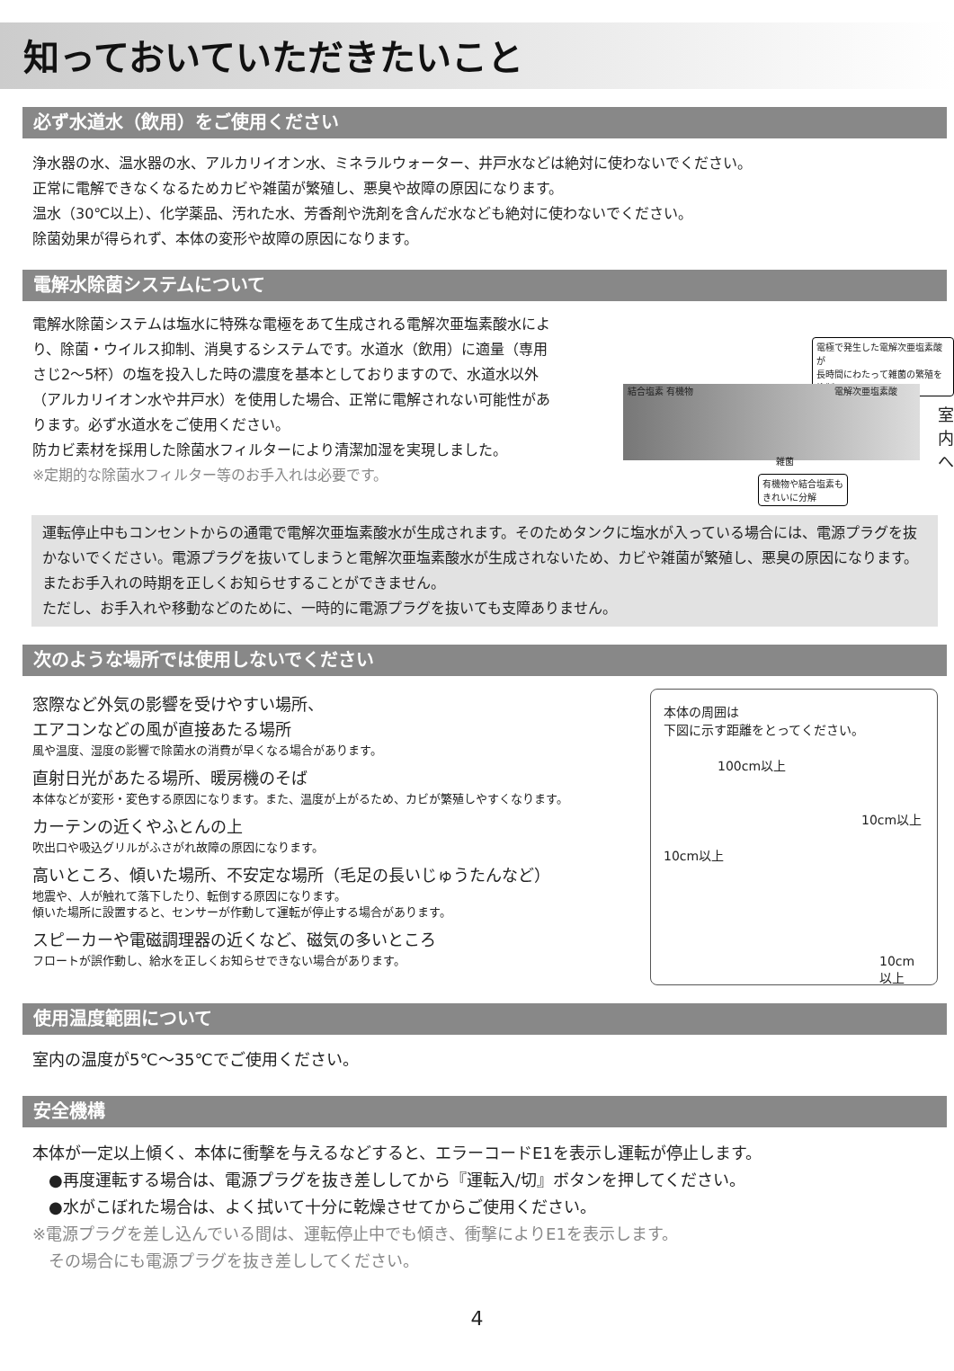知っておいていただきたいこと
必ず水道水（飲用）をご使用ください
浄水器の水、温水器の水、アルカリイオン水、ミネラルウォーター、井戸水などは絶対に使わないでください。
正常に電解できなくなるためカビや雑菌が繁殖し、悪臭や故障の原因になります。
温水（30℃以上）、化学薬品、汚れた水、芳香剤や洗剤を含んだ水なども絶対に使わないでください。
除菌効果が得られず、本体の変形や故障の原因になります。
電解水除菌システムについて
電解水除菌システムは塩水に特殊な電極をあて生成される電解次亜塩素酸水により、除菌・ウイルス抑制、消臭するシステムです。水道水（飲用）に適量（専用さじ2〜5杯）の塩を投入した時の濃度を基本としておりますので、水道水以外（アルカリイオン水や井戸水）を使用した場合、正常に電解されない可能性があります。必ず水道水をご使用ください。
防カビ素材を採用した除菌水フィルターにより清潔加湿を実現しました。
※定期的な除菌水フィルター等のお手入れは必要です。
電極で発生した電解次亜塩素酸が
長時間にわたって雑菌の繁殖を抑制
結合塩素 有機物 電解次亜塩素酸
雑菌
室内へ
有機物や結合塩素も
きれいに分解
運転停止中もコンセントからの通電で電解次亜塩素酸水が生成されます。そのためタンクに塩水が入っている場合には、電源プラグを抜かないでください。電源プラグを抜いてしまうと電解次亜塩素酸水が生成されないため、カビや雑菌が繁殖し、悪臭の原因になります。またお手入れの時期を正しくお知らせすることができません。
ただし、お手入れや移動などのために、一時的に電源プラグを抜いても支障ありません。
次のような場所では使用しないでください
窓際など外気の影響を受けやすい場所、
エアコンなどの風が直接あたる場所
風や温度、湿度の影響で除菌水の消費が早くなる場合があります。
直射日光があたる場所、暖房機のそば
本体などが変形・変色する原因になります。また、温度が上がるため、カビが繁殖しやすくなります。
カーテンの近くやふとんの上
吹出口や吸込グリルがふさがれ故障の原因になります。
高いところ、傾いた場所、不安定な場所（毛足の長いじゅうたんなど）
地震や、人が触れて落下したり、転倒する原因になります。
傾いた場所に設置すると、センサーが作動して運転が停止する場合があります。
スピーカーや電磁調理器の近くなど、磁気の多いところ
フロートが誤作動し、給水を正しくお知らせできない場合があります。
本体の周囲は
下図に示す距離をとってください。
100cm以上
10cm以上
10cm以上
10cm以上
使用温度範囲について
室内の温度が5℃〜35℃でご使用ください。
安全機構
本体が一定以上傾く、本体に衝撃を与えるなどすると、エラーコードE1を表示し運転が停止します。
　●再度運転する場合は、電源プラグを抜き差ししてから『運転入/切』ボタンを押してください。
　●水がこぼれた場合は、よく拭いて十分に乾燥させてからご使用ください。
※電源プラグを差し込んでいる間は、運転停止中でも傾き、衝撃によりE1を表示します。
　その場合にも電源プラグを抜き差ししてください。
4